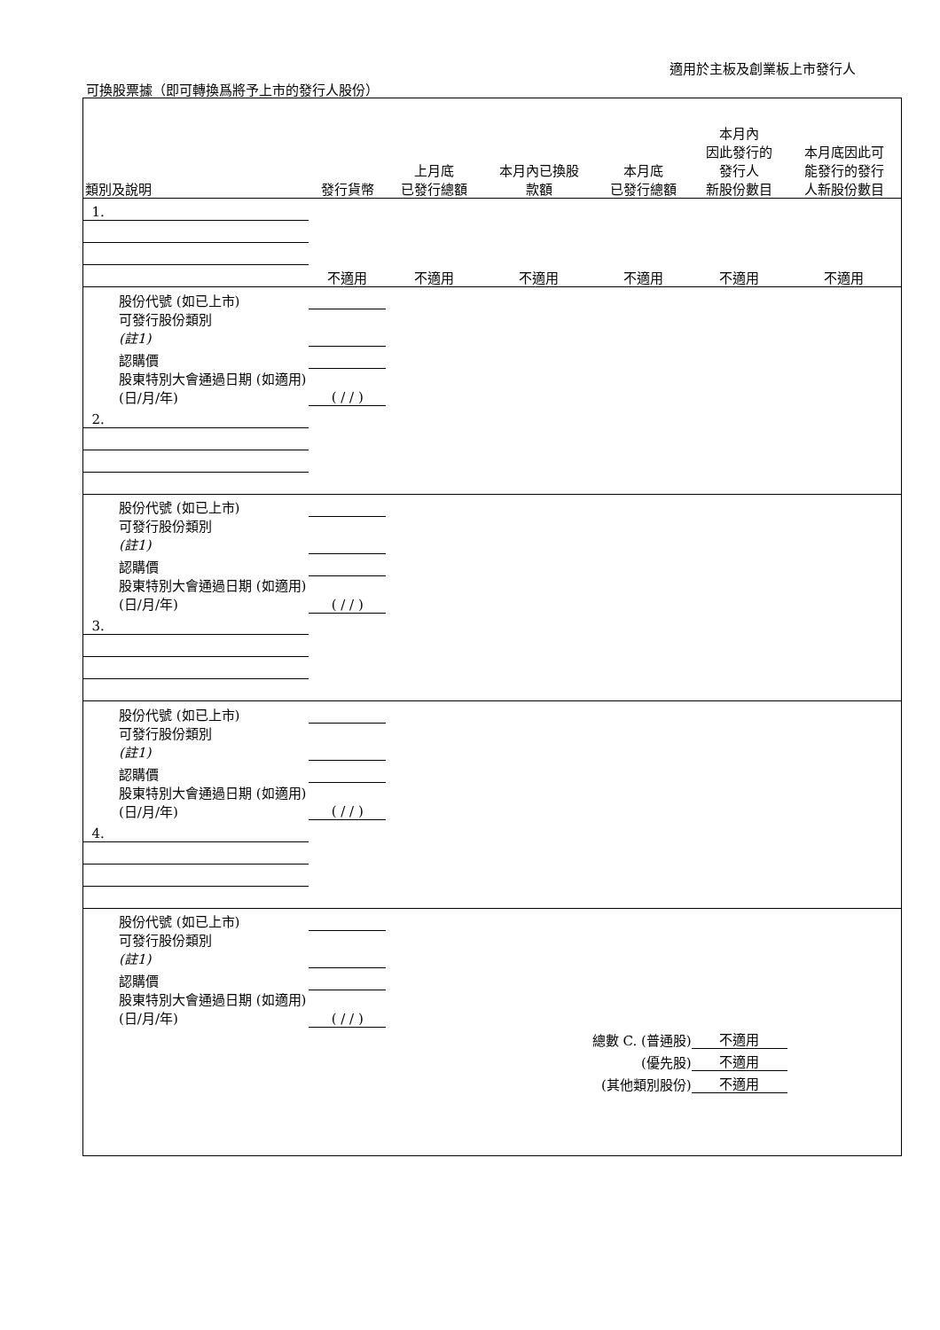適用於主板及創業板上市發行人
可換股票據（即可轉換爲將予上市的發行人股份）
| 類別及說明 | 發行貨幣 | 上月底 已發行總額 | 本月內已換股 款額 | 本月底 已發行總額 | 本月內 因此發行的 發行人 新股份數目 | 本月底因此可 能發行的發行 人新股份數目 |
| --- | --- | --- | --- | --- | --- | --- |
| 1. | | | | | | |
| | 不適用 | 不適用 | 不適用 | 不適用 | 不適用 | 不適用 |
| 股份代號 (如已上市) | | | | | | |
| 可發行股份類別 (註1) | | | | | | |
| 認購價 | | | | | | |
| 股東特別大會通過日期 (如適用) (日/月/年) | ( / / ) | | | | | |
| 2. | | | | | | |
| 股份代號 (如已上市) | | | | | | |
| 可發行股份類別 (註1) | | | | | | |
| 認購價 | | | | | | |
| 股東特別大會通過日期 (如適用) (日/月/年) | ( / / ) | | | | | |
| 3. | | | | | | |
| 股份代號 (如已上市) | | | | | | |
| 可發行股份類別 (註1) | | | | | | |
| 認購價 | | | | | | |
| 股東特別大會通過日期 (如適用) (日/月/年) | ( / / ) | | | | | |
| 4. | | | | | | |
| 股份代號 (如已上市) | | | | | | |
| 可發行股份類別 (註1) | | | | | | |
| 認購價 | | | | | | |
| 股東特別大會通過日期 (如適用) (日/月/年) | ( / / ) | | | | | |
| 總數 C. (普通股) | | | | | 不適用 | |
| (優先股) | | | | | 不適用 | |
| (其他類別股份) | | | | | 不適用 | |